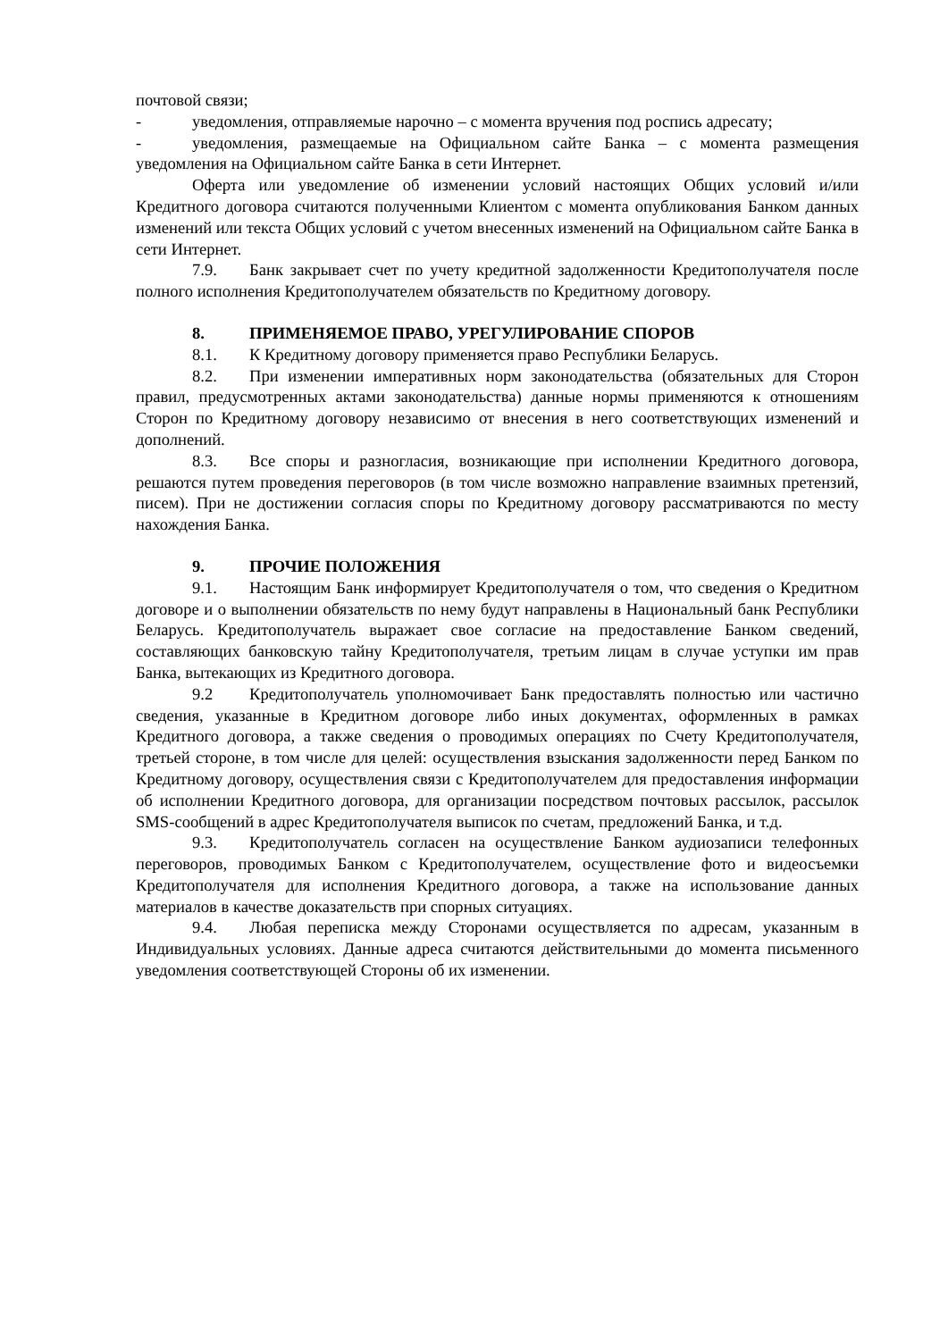почтовой связи;
- уведомления, отправляемые нарочно – с момента вручения под роспись адресату;
- уведомления, размещаемые на Официальном сайте Банка – с момента размещения уведомления на Официальном сайте Банка в сети Интернет.
Оферта или уведомление об изменении условий настоящих Общих условий и/или Кредитного договора считаются полученными Клиентом с момента опубликования Банком данных изменений или текста Общих условий с учетом внесенных изменений на Официальном сайте Банка в сети Интернет.
7.9. Банк закрывает счет по учету кредитной задолженности Кредитополучателя после полного исполнения Кредитополучателем обязательств по Кредитному договору.
8. ПРИМЕНЯЕМОЕ ПРАВО, УРЕГУЛИРОВАНИЕ СПОРОВ
8.1. К Кредитному договору применяется право Республики Беларусь.
8.2. При изменении императивных норм законодательства (обязательных для Сторон правил, предусмотренных актами законодательства) данные нормы применяются к отношениям Сторон по Кредитному договору независимо от внесения в него соответствующих изменений и дополнений.
8.3. Все споры и разногласия, возникающие при исполнении Кредитного договора, решаются путем проведения переговоров (в том числе возможно направление взаимных претензий, писем). При не достижении согласия споры по Кредитному договору рассматриваются по месту нахождения Банка.
9. ПРОЧИЕ ПОЛОЖЕНИЯ
9.1. Настоящим Банк информирует Кредитополучателя о том, что сведения о Кредитном договоре и о выполнении обязательств по нему будут направлены в Национальный банк Республики Беларусь. Кредитополучатель выражает свое согласие на предоставление Банком сведений, составляющих банковскую тайну Кредитополучателя, третьим лицам в случае уступки им прав Банка, вытекающих из Кредитного договора.
9.2 Кредитополучатель уполномочивает Банк предоставлять полностью или частично сведения, указанные в Кредитном договоре либо иных документах, оформленных в рамках Кредитного договора, а также сведения о проводимых операциях по Счету Кредитополучателя, третьей стороне, в том числе для целей: осуществления взыскания задолженности перед Банком по Кредитному договору, осуществления связи с Кредитополучателем для предоставления информации об исполнении Кредитного договора, для организации посредством почтовых рассылок, рассылок SMS-сообщений в адрес Кредитополучателя выписок по счетам, предложений Банка, и т.д.
9.3. Кредитополучатель согласен на осуществление Банком аудиозаписи телефонных переговоров, проводимых Банком с Кредитополучателем, осуществление фото и видеосъемки Кредитополучателя для исполнения Кредитного договора, а также на использование данных материалов в качестве доказательств при спорных ситуациях.
9.4. Любая переписка между Сторонами осуществляется по адресам, указанным в Индивидуальных условиях. Данные адреса считаются действительными до момента письменного уведомления соответствующей Стороны об их изменении.